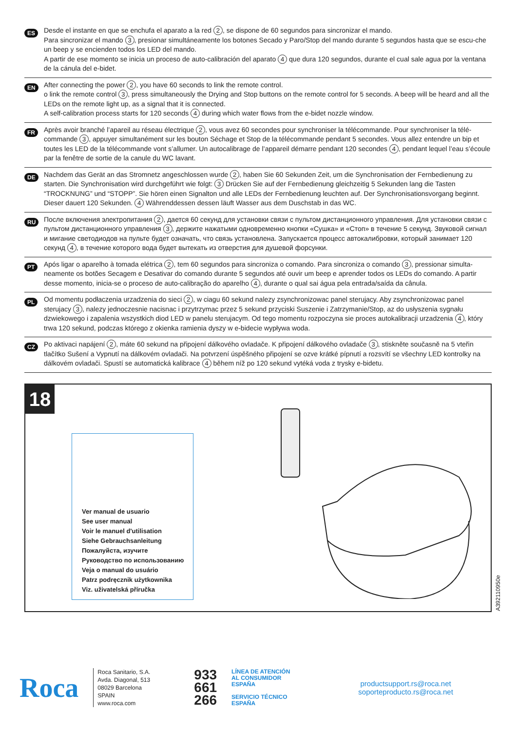ES
Desde el instante en que se enchufa el aparato a la red 2, se dispone de 60 segundos para sincronizar el mando.
Para sincronizar el mando 3, presionar simultáneamente los botones Secado y Paro/Stop del mando durante 5 segundos hasta que se escu-che un beep y se encienden todos los LED del mando.
A partir de ese momento se inicia un proceso de auto-calibración del aparato 4 que dura 120 segundos, durante el cual sale agua por la ventana de la cánula del e-bidet.
EN
After connecting the power 2, you have 60 seconds to link the remote control.
o link the remote control 3, press simultaneously the Drying and Stop buttons on the remote control for 5 seconds. A beep will be heard and all the LEDs on the remote light up, as a signal that it is connected.
A self-calibration process starts for 120 seconds 4 during which water flows from the e-bidet nozzle window.
FR
Après avoir branché l’apareil au réseau électrique 2, vous avez 60 secondes pour synchroniser la télécommande. Pour synchroniser la télé-commande 3, appuyer simultanément sur les bouton Séchage et Stop de la télécommande pendant 5 secondes. Vous allez entendre un bip et toutes les LED de la télécommande vont s’allumer. Un autocalibrage de l’appareil démarre pendant 120 secondes 4, pendant lequel l’eau s’écoule par la fenêtre de sortie de la canule du WC lavant.
DE
Nachdem das Gerät an das Stromnetz angeschlossen wurde 2, haben Sie 60 Sekunden Zeit, um die Synchronisation der Fernbedienung zu starten. Die Synchronisation wird durchgeführt wie folgt: 3 Drücken Sie auf der Fernbedienung gleichzeitig 5 Sekunden lang die Tasten “TROCKNUNG” und “STOPP”. Sie hören einen Signalton und alle LEDs der Fernbedienung leuchten auf. Der Synchronisationsvorgang beginnt. Dieser dauert 120 Sekunden. 4 Währenddessen dessen läuft Wasser aus dem Duschstab in das WC.
RU
После включения электропитания 2, дается 60 секунд для установки связи с пультом дистанционного управления. Для установки связи с пультом дистанционного управления 3, держите нажатыми одновременно кнопки «Сушка» и «Стоп» в течение 5 секунд. Звуковой сигнал и мигание светодиодов на пульте будет означать, что связь установлена. Запускается процесс автокалибровки, который занимает 120 секунд 4, в течение которого вода будет вытекать из отверстия для душевой форсунки.
PT
Após ligar o aparelho à tomada elétrica 2, tem 60 segundos para sincroniza o comando. Para sincroniza o comando 3, pressionar simulta-neamente os botões Secagem e Desativar do comando durante 5 segundos até ouvir um beep e aprender todos os LEDs do comando. A partir desse momento, inicia-se o proceso de auto-calibração do aparelho 4, durante o qual sai água pela entrada/saída da cânula.
PL
Od momentu podłaczenia urzadzenia do sieci 2, w ciagu 60 sekund nalezy zsynchronizowac panel sterujacy. Aby zsynchronizowac panel sterujacy 3, nalezy jednoczesnie nacisnac i przytrzymac przez 5 sekund przyciski Suszenie i Zatrzymanie/Stop, az do usłyszenia sygnału dzwiekowego i zapalenia wszystkich diod LED w panelu sterujacym. Od tego momentu rozpoczyna sie proces autokalibracji urzadzenia 4, który trwa 120 sekund, podczas którego z okienka ramienia dyszy w e-bidecie wypływa woda.
CZ
Po aktivaci napájení 2, máte 60 sekund na připojení dálkového ovladače. K připojení dálkového ovladače 3, stiskněte současně na 5 vteřin tlačítko Sušení a Vypnutí na dálkovém ovladači. Na potvrzení úspěšného připojení se ozve krátké pípnutí a rozsvítí se všechny LED kontrolky na dálkovém ovladači. Spustí se automatická kalibrace 4 během níž po 120 sekund vytéká voda z trysky e-bidetu.
18
Ver manual de usuario
See user manual
Voir le manuel d'utilisation
Siehe Gebrauchsanleitung
Пожалуйста, изучите
Руководство по использованию
Veja o manual do usuário
Patrz podręcznik użytkownika
Viz. uživatelská příručka
A392110950e
Roca
Roca Sanitario, S.A.
Avda. Diagonal, 513
08029 Barcelona
SPAIN
www.roca.com
933
661
266
LÍNEA DE ATENCIÓN
AL CONSUMIDOR
ESPAÑA
SERVICIO TÉCNICO
ESPAÑA
productsupport.rs@roca.net
soporteproducto.rs@roca.net